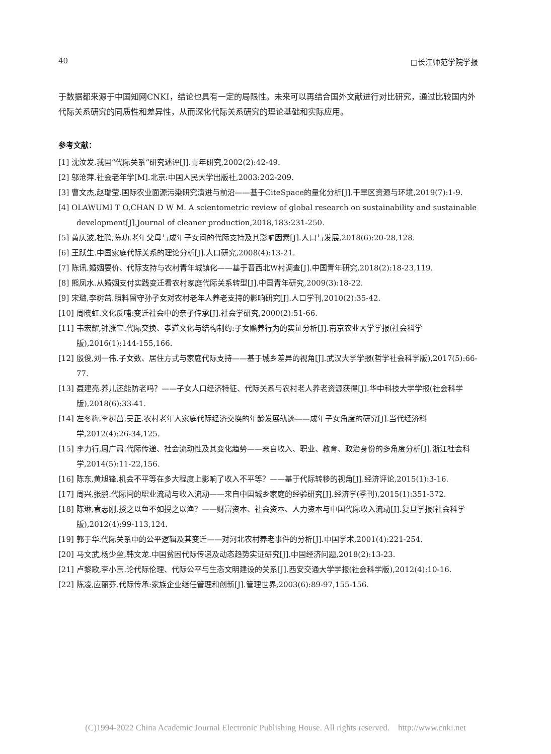40 □长江师范学院学报
于数据都来源于中国知网CNKI，结论也具有一定的局限性。未来可以再结合国外文献进行对比研究，通过比较国内外代际关系研究的同质性和差异性，从而深化代际关系研究的理论基础和实际应用。
参考文献：
[1] 沈汝发.我国“代际关系”研究述评[J].青年研究,2002(2):42-49.
[2] 邬沧萍.社会老年学[M].北京:中国人民大学出版社,2003:202-209.
[3] 曹文杰,赵瑞莹.国际农业面源污染研究演进与前沿——基于CiteSpace的量化分析[J].干旱区资源与环境,2019(7):1-9.
[4] OLAWUMI T O,CHAN D W M. A scientometric review of global research on sustainability and sustainable development[J].Journal of cleaner production,2018,183:231-250.
[5] 黄庆波,杜鹏,陈功.老年父母与成年子女间的代际支持及其影响因素[J].人口与发展,2018(6):20-28,128.
[6] 王跃生.中国家庭代际关系的理论分析[J].人口研究,2008(4):13-21.
[7] 陈讯.婚姻要价、代际支持与农村青年城镇化——基于晋西北W村调查[J].中国青年研究,2018(2):18-23,119.
[8] 熊凤水.从婚姻支付实践变迁看农村家庭代际关系转型[J].中国青年研究,2009(3):18-22.
[9] 宋璐,李树茁.照料留守孙子女对农村老年人养老支持的影响研究[J].人口学刊,2010(2):35-42.
[10] 周晓虹.文化反哺:变迁社会中的亲子传承[J].社会学研究,2000(2):51-66.
[11] 韦宏耀,钟涨宝.代际交换、孝道文化与结构制约:子女赡养行为的实证分析[J].南京农业大学学报(社会科学版),2016(1):144-155,166.
[12] 殷俊,刘一伟.子女数、居住方式与家庭代际支持——基于城乡差异的视角[J].武汉大学学报(哲学社会科学版),2017(5):66-77.
[13] 聂建亮.养儿还能防老吗？——子女人口经济特征、代际关系与农村老人养老资源获得[J].华中科技大学学报(社会科学版),2018(6):33-41.
[14] 左冬梅,李树茁,吴正.农村老年人家庭代际经济交换的年龄发展轨迹——成年子女角度的研究[J].当代经济科学,2012(4):26-34,125.
[15] 李力行,周广肃.代际传递、社会流动性及其变化趋势——来自收入、职业、教育、政治身份的多角度分析[J].浙江社会科学,2014(5):11-22,156.
[16] 陈东,黄旭锋.机会不平等在多大程度上影响了收入不平等？——基于代际转移的视角[J].经济评论,2015(1):3-16.
[17] 周兴,张鹏.代际间的职业流动与收入流动——来自中国城乡家庭的经验研究[J].经济学(季刊),2015(1):351-372.
[18] 陈琳,袁志刚.授之以鱼不如授之以渔？——财富资本、社会资本、人力资本与中国代际收入流动[J].复旦学报(社会科学版),2012(4):99-113,124.
[19] 郭于华.代际关系中的公平逻辑及其变迁——对河北农村养老事件的分析[J].中国学术,2001(4):221-254.
[20] 马文武,杨少垒,韩文龙.中国贫困代际传递及动态趋势实证研究[J].中国经济问题,2018(2):13-23.
[21] 卢黎歌,李小京.论代际伦理、代际公平与生态文明建设的关系[J].西安交通大学学报(社会科学版),2012(4):10-16.
[22] 陈凌,应丽芬.代际传承:家族企业继任管理和创新[J].管理世界,2003(6):89-97,155-156.
(C)1994-2022 China Academic Journal Electronic Publishing House. All rights reserved. http://www.cnki.net